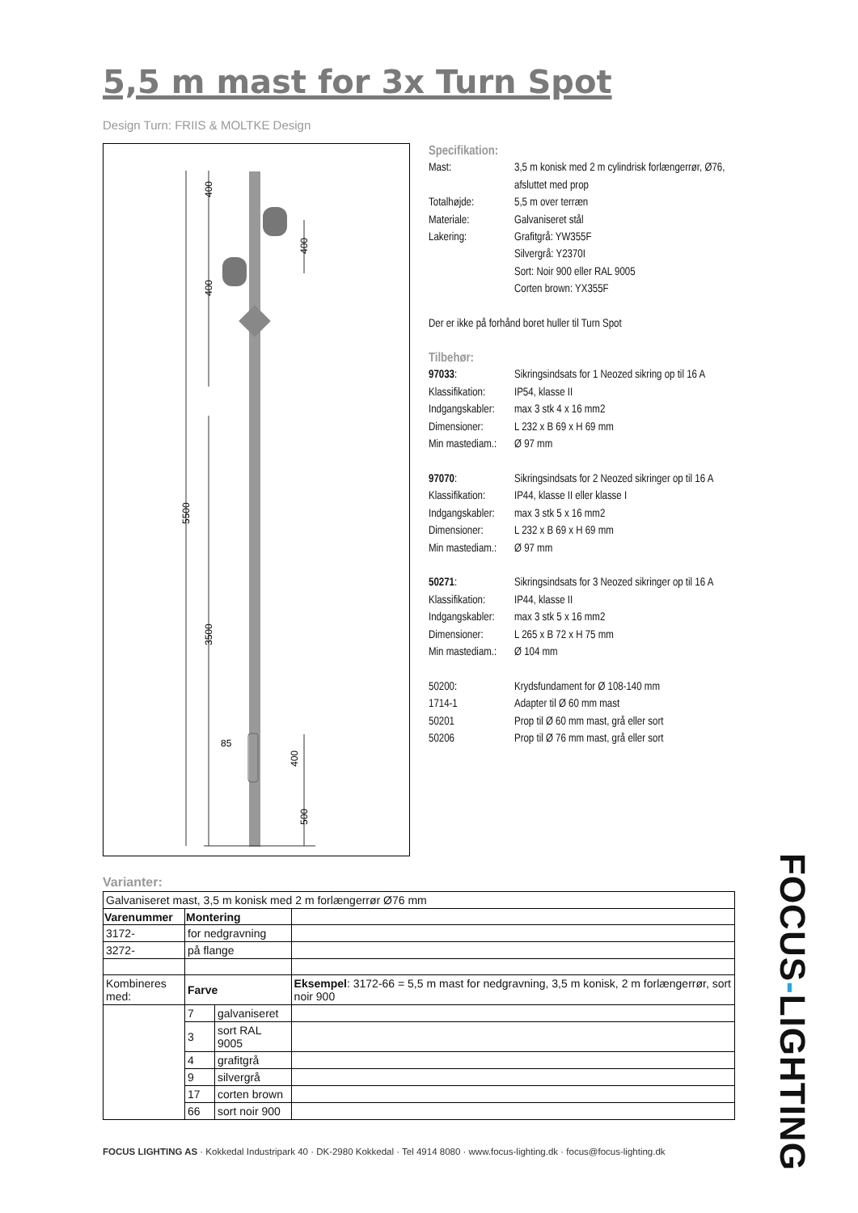5,5 m mast for 3x Turn Spot
Design Turn: FRIIS & MOLTKE Design
400
400
400
5500
3500
85
400
500
Specifikation:
| Mast: | 3,5 m konisk med 2 m cylindrisk forlængerrør, Ø76, afsluttet med prop |
| Totalhøjde: | 5,5 m over terræn |
| Materiale: | Galvaniseret stål |
| Lakering: | Grafitgrå: YW355F Silvergrå: Y2370I Sort: Noir 900 eller RAL 9005 Corten brown: YX355F |
Der er ikke på forhånd boret huller til Turn Spot
Tilbehør:
| 97033 : | Sikringsindsats for 1 Neozed sikring op til 16 A |
| Klassifikation: | IP54, klasse II |
| Indgangskabler: | max 3 stk 4 x 16 mm2 |
| Dimensioner: | L 232 x B 69 x H 69 mm |
| Min mastediam.: | Ø 97 mm |
| 97070 : | Sikringsindsats for 2 Neozed sikringer op til 16 A |
| Klassifikation: | IP44, klasse II eller klasse I |
| Indgangskabler: | max 3 stk 5 x 16 mm2 |
| Dimensioner: | L 232 x B 69 x H 69 mm |
| Min mastediam.: | Ø 97 mm |
| 50271 : | Sikringsindsats for 3 Neozed sikringer op til 16 A |
| Klassifikation: | IP44, klasse II |
| Indgangskabler: | max 3 stk 5 x 16 mm2 |
| Dimensioner: | L 265 x B 72 x H 75 mm |
| Min mastediam.: | Ø 104 mm |
| 50200: | Krydsfundament for Ø 108-140 mm |
| 1714-1 | Adapter til Ø 60 mm mast |
| 50201 | Prop til Ø 60 mm mast, grå eller sort |
| 50206 | Prop til Ø 76 mm mast, grå eller sort |
Varianter:
| Galvaniseret mast, 3,5 m konisk med 2 m forlængerrør Ø76 mm | | | |
| Varenummer | Montering | | |
| 3172- | for nedgravning | | |
| 3272- | på flange | | |
| Kombineres med: | Farve | | Eksempel : 3172-66 = 5,5 m mast for nedgravning, 3,5 m konisk, 2 m forlængerrør, sort noir 900 |
| | 7 | galvaniseret | |
| | 3 | sort RAL 9005 | |
| | 4 | grafitgrå | |
| | 9 | silvergrå | |
| | 17 | corten brown | |
| | 66 | sort noir 900 | |
FOCUS LIGHTING AS · Kokkedal Industripark 40 · DK-2980 Kokkedal · Tel 4914 8080 · www.focus-lighting.dk · focus@focus-lighting.dk
FOCUS-LIGHTING